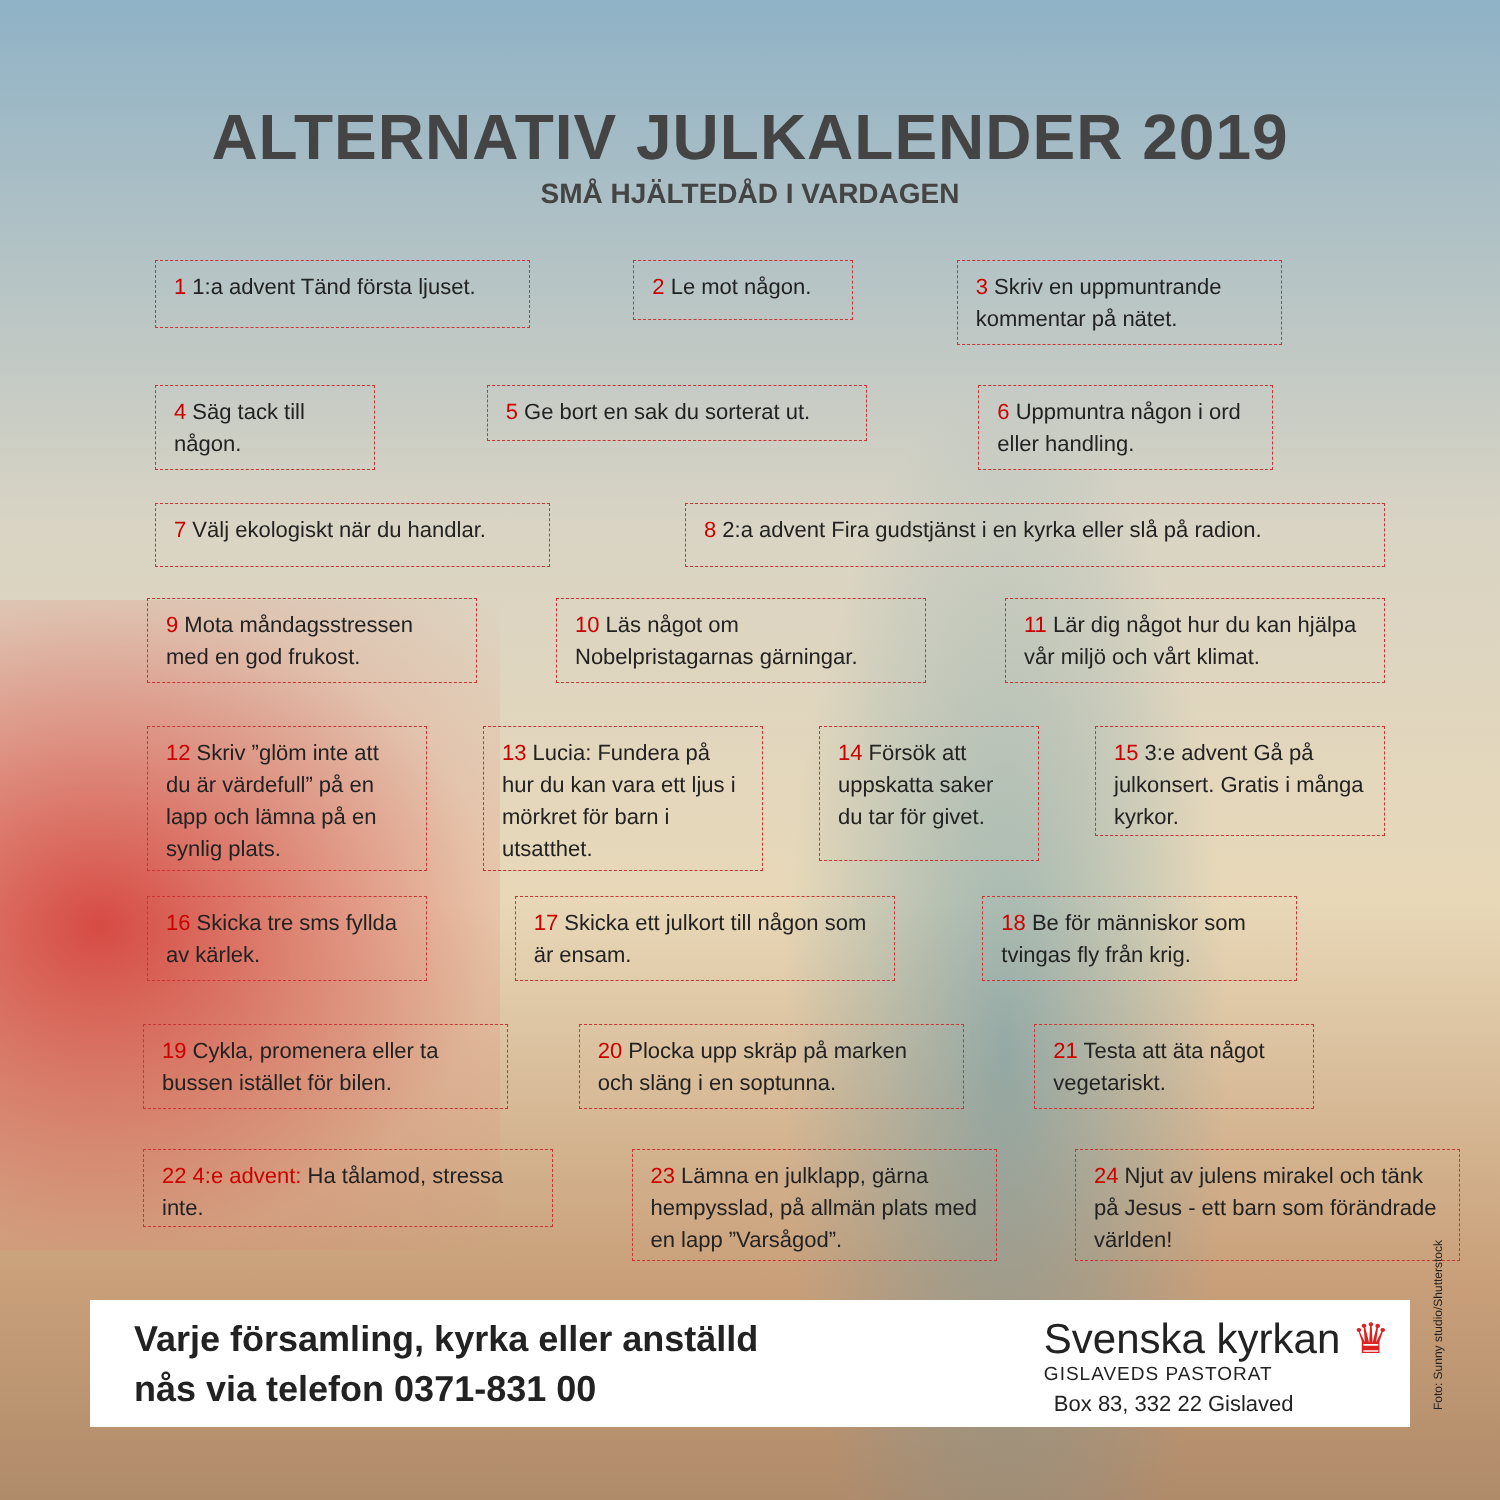ALTERNATIV JULKALENDER 2019
SMÅ HJÄLTEDÅD I VARDAGEN
1 1:a advent Tänd första ljuset.
2 Le mot någon.
3 Skriv en uppmuntrande kommentar på nätet.
4 Säg tack till någon.
5 Ge bort en sak du sorterat ut.
6 Uppmuntra någon i ord eller handling.
7 Välj ekologiskt när du handlar.
8 2:a advent Fira gudstjänst i en kyrka eller slå på radion.
9 Mota måndagsstressen med en god frukost.
10 Läs något om Nobelpristagarnas gärningar.
11 Lär dig något hur du kan hjälpa vår miljö och vårt klimat.
12 Skriv ”glöm inte att du är värdefull” på en lapp och lämna på en synlig plats.
13 Lucia: Fundera på hur du kan vara ett ljus i mörkret för barn i utsatthet.
14 Försök att uppskatta saker du tar för givet.
15 3:e advent Gå på julkonsert. Gratis i många kyrkor.
16 Skicka tre sms fyllda av kärlek.
17 Skicka ett julkort till någon som är ensam.
18 Be för människor som tvingas fly från krig.
19 Cykla, promenera eller ta bussen istället för bilen.
20 Plocka upp skräp på marken och släng i en soptunna.
21 Testa att äta något vegetariskt.
22 4:e advent: Ha tålamod, stressa inte.
23 Lämna en julklapp, gärna hempysslad, på allmän plats med en lapp ”Varsågod”.
24 Njut av julens mirakel och tänk på Jesus - ett barn som förändrade världen!
Varje församling, kyrka eller anställd
nås via telefon 0371-831 00
Svenska kyrkan ♛
GISLAVEDS PASTORAT
Box 83, 332 22 Gislaved
Foto: Sunny studio/Shutterstock